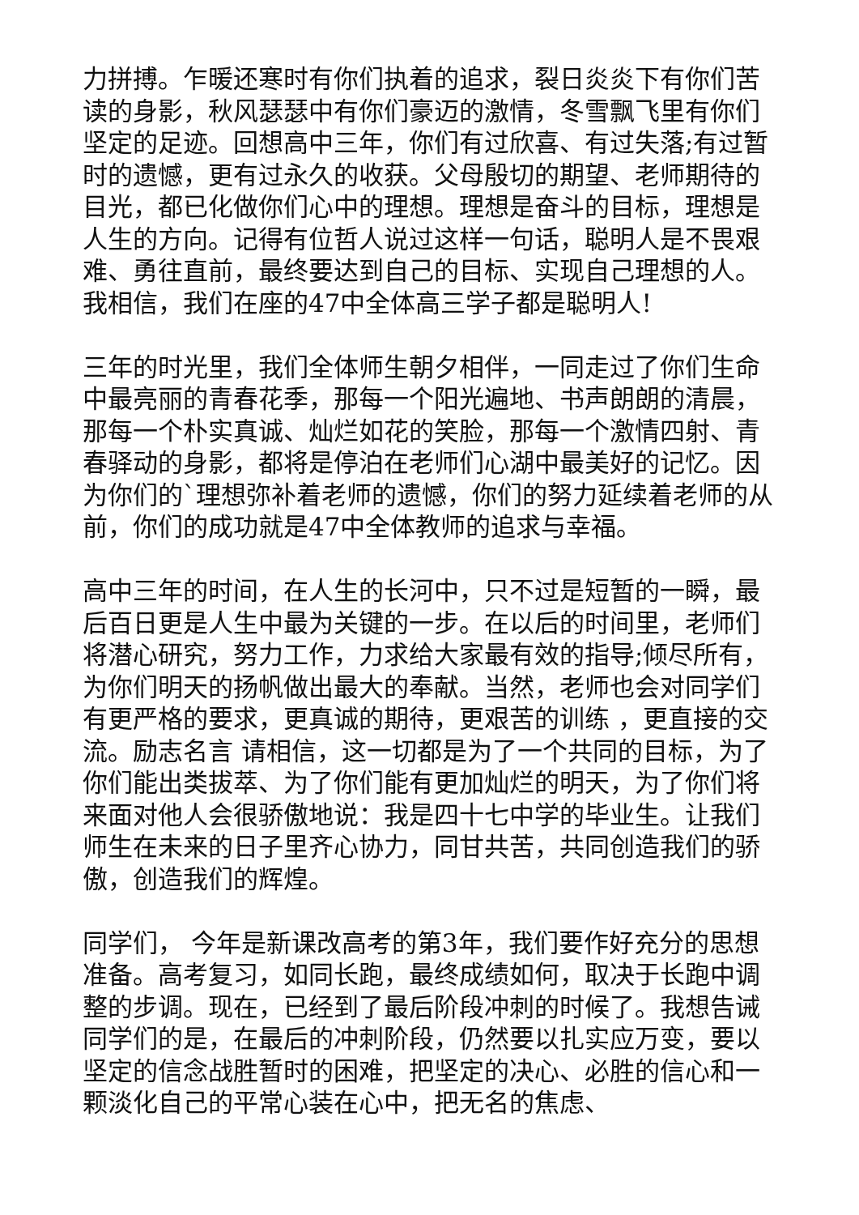力拼搏。乍暖还寒时有你们执着的追求，裂日炎炎下有你们苦读的身影，秋风瑟瑟中有你们豪迈的激情，冬雪飘飞里有你们坚定的足迹。回想高中三年，你们有过欣喜、有过失落;有过暂时的遗憾，更有过永久的收获。父母殷切的期望、老师期待的目光，都已化做你们心中的理想。理想是奋斗的目标，理想是人生的方向。记得有位哲人说过这样一句话，聪明人是不畏艰难、勇往直前，最终要达到自己的目标、实现自己理想的人。我相信，我们在座的47中全体高三学子都是聪明人!
三年的时光里，我们全体师生朝夕相伴，一同走过了你们生命中最亮丽的青春花季，那每一个阳光遍地、书声朗朗的清晨，那每一个朴实真诚、灿烂如花的笑脸，那每一个激情四射、青春驿动的身影，都将是停泊在老师们心湖中最美好的记忆。因为你们的`理想弥补着老师的遗憾，你们的努力延续着老师的从前，你们的成功就是47中全体教师的追求与幸福。
高中三年的时间，在人生的长河中，只不过是短暂的一瞬，最后百日更是人生中最为关键的一步。在以后的时间里，老师们将潜心研究，努力工作，力求给大家最有效的指导;倾尽所有，为你们明天的扬帆做出最大的奉献。当然，老师也会对同学们有更严格的要求，更真诚的期待，更艰苦的训练 ，更直接的交流。励志名言 请相信，这一切都是为了一个共同的目标，为了你们能出类拔萃、为了你们能有更加灿烂的明天，为了你们将来面对他人会很骄傲地说：我是四十七中学的毕业生。让我们师生在未来的日子里齐心协力，同甘共苦，共同创造我们的骄傲，创造我们的辉煌。
同学们， 今年是新课改高考的第3年，我们要作好充分的思想准备。高考复习，如同长跑，最终成绩如何，取决于长跑中调整的步调。现在，已经到了最后阶段冲刺的时候了。我想告诫同学们的是，在最后的冲刺阶段，仍然要以扎实应万变，要以坚定的信念战胜暂时的困难，把坚定的决心、必胜的信心和一颗淡化自己的平常心装在心中，把无名的焦虑、